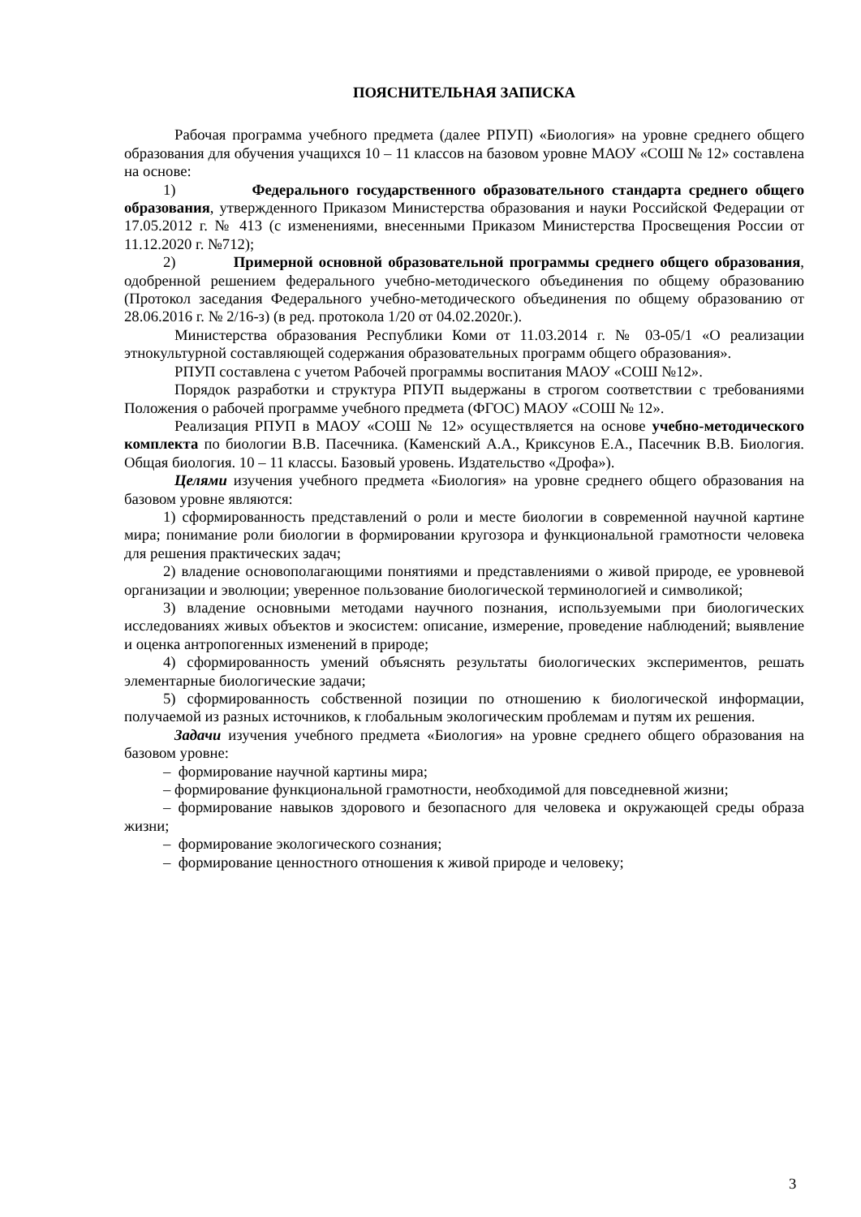ПОЯСНИТЕЛЬНАЯ ЗАПИСКА
Рабочая программа учебного предмета (далее РПУП) «Биология» на уровне среднего общего образования для обучения учащихся 10 – 11 классов на базовом уровне МАОУ «СОШ № 12» составлена на основе:
1) Федерального государственного образовательного стандарта среднего общего образования, утвержденного Приказом Министерства образования и науки Российской Федерации от 17.05.2012 г. № 413 (с изменениями, внесенными Приказом Министерства Просвещения России от 11.12.2020 г. №712);
2) Примерной основной образовательной программы среднего общего образования, одобренной решением федерального учебно-методического объединения по общему образованию (Протокол заседания Федерального учебно-методического объединения по общему образованию от 28.06.2016 г. № 2/16-з) (в ред. протокола 1/20 от 04.02.2020г.).
Министерства образования Республики Коми от 11.03.2014 г. № 03-05/1 «О реализации этнокультурной составляющей содержания образовательных программ общего образования».
РПУП составлена с учетом Рабочей программы воспитания МАОУ «СОШ №12».
Порядок разработки и структура РПУП выдержаны в строгом соответствии с требованиями Положения о рабочей программе учебного предмета (ФГОС) МАОУ «СОШ № 12».
Реализация РПУП в МАОУ «СОШ № 12» осуществляется на основе учебно-методического комплекта по биологии В.В. Пасечника. (Каменский А.А., Криксунов Е.А., Пасечник В.В. Биология. Общая биология. 10 – 11 классы. Базовый уровень. Издательство «Дрофа»).
Целями изучения учебного предмета «Биология» на уровне среднего общего образования на базовом уровне являются:
1) сформированность представлений о роли и месте биологии в современной научной картине мира; понимание роли биологии в формировании кругозора и функциональной грамотности человека для решения практических задач;
2) владение основополагающими понятиями и представлениями о живой природе, ее уровневой организации и эволюции; уверенное пользование биологической терминологией и символикой;
3) владение основными методами научного познания, используемыми при биологических исследованиях живых объектов и экосистем: описание, измерение, проведение наблюдений; выявление и оценка антропогенных изменений в природе;
4) сформированность умений объяснять результаты биологических экспериментов, решать элементарные биологические задачи;
5) сформированность собственной позиции по отношению к биологической информации, получаемой из разных источников, к глобальным экологическим проблемам и путям их решения.
Задачи изучения учебного предмета «Биология» на уровне среднего общего образования на базовом уровне:
– формирование научной картины мира;
– формирование функциональной грамотности, необходимой для повседневной жизни;
– формирование навыков здорового и безопасного для человека и окружающей среды образа жизни;
– формирование экологического сознания;
– формирование ценностного отношения к живой природе и человеку;
3